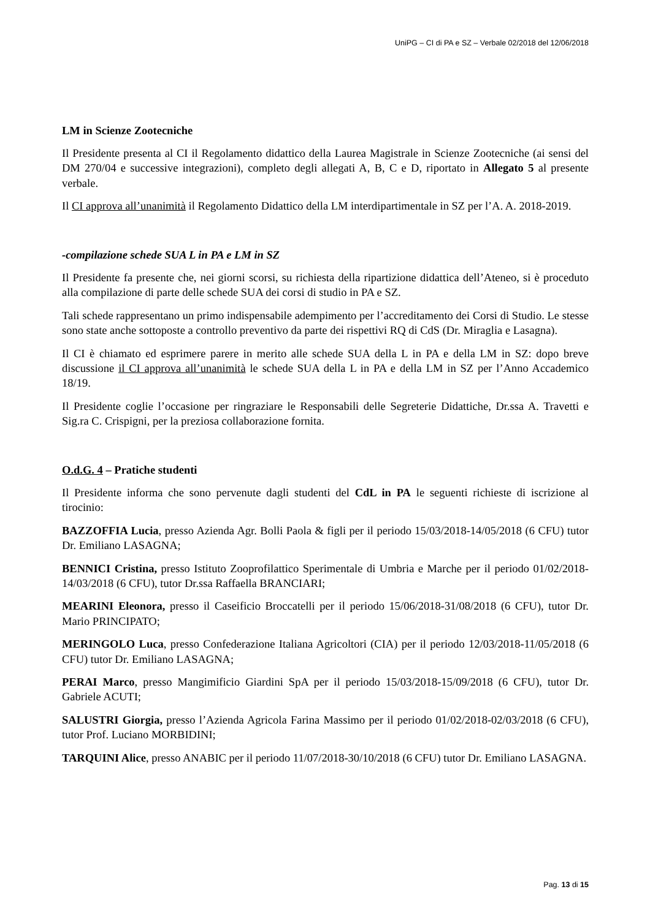UniPG – CI di PA e SZ – Verbale 02/2018 del 12/06/2018
LM in Scienze Zootecniche
Il Presidente presenta al CI il Regolamento didattico della Laurea Magistrale in Scienze Zootecniche (ai sensi del DM 270/04 e successive integrazioni), completo degli allegati A, B, C e D, riportato in Allegato 5 al presente verbale.
Il CI approva all’unanimità il Regolamento Didattico della LM interdipartimentale in SZ per l’A. A. 2018-2019.
-compilazione schede SUA L in PA e LM in SZ
Il Presidente fa presente che, nei giorni scorsi, su richiesta della ripartizione didattica dell’Ateneo, si è proceduto alla compilazione di parte delle schede SUA dei corsi di studio in PA e SZ.
Tali schede rappresentano un primo indispensabile adempimento per l’accreditamento dei Corsi di Studio. Le stesse sono state anche sottoposte a controllo preventivo da parte dei rispettivi RQ di CdS (Dr. Miraglia e Lasagna).
Il CI è chiamato ed esprimere parere in merito alle schede SUA della L in PA e della LM in SZ: dopo breve discussione il CI approva all’unanimità le schede SUA della L in PA e della LM in SZ per l’Anno Accademico 18/19.
Il Presidente coglie l’occasione per ringraziare le Responsabili delle Segreterie Didattiche, Dr.ssa A. Travetti e Sig.ra C. Crispigni, per la preziosa collaborazione fornita.
O.d.G. 4 – Pratiche studenti
Il Presidente informa che sono pervenute dagli studenti del CdL in PA le seguenti richieste di iscrizione al tirocinio:
BAZZOFFIA Lucia, presso Azienda Agr. Bolli Paola & figli per il periodo 15/03/2018-14/05/2018 (6 CFU) tutor Dr. Emiliano LASAGNA;
BENNICI Cristina, presso Istituto Zooprofilattico Sperimentale di Umbria e Marche per il periodo 01/02/2018-14/03/2018 (6 CFU), tutor Dr.ssa Raffaella BRANCIARI;
MEARINI Eleonora, presso il Caseificio Broccatelli per il periodo 15/06/2018-31/08/2018 (6 CFU), tutor Dr. Mario PRINCIPATO;
MERINGOLO Luca, presso Confederazione Italiana Agricoltori (CIA) per il periodo 12/03/2018-11/05/2018 (6 CFU) tutor Dr. Emiliano LASAGNA;
PERAI Marco, presso Mangimificio Giardini SpA per il periodo 15/03/2018-15/09/2018 (6 CFU), tutor Dr. Gabriele ACUTI;
SALUSTRI Giorgia, presso l’Azienda Agricola Farina Massimo per il periodo 01/02/2018-02/03/2018 (6 CFU), tutor Prof. Luciano MORBIDINI;
TARQUINI Alice, presso ANABIC per il periodo 11/07/2018-30/10/2018 (6 CFU) tutor Dr. Emiliano LASAGNA.
Pag. 13 di 15